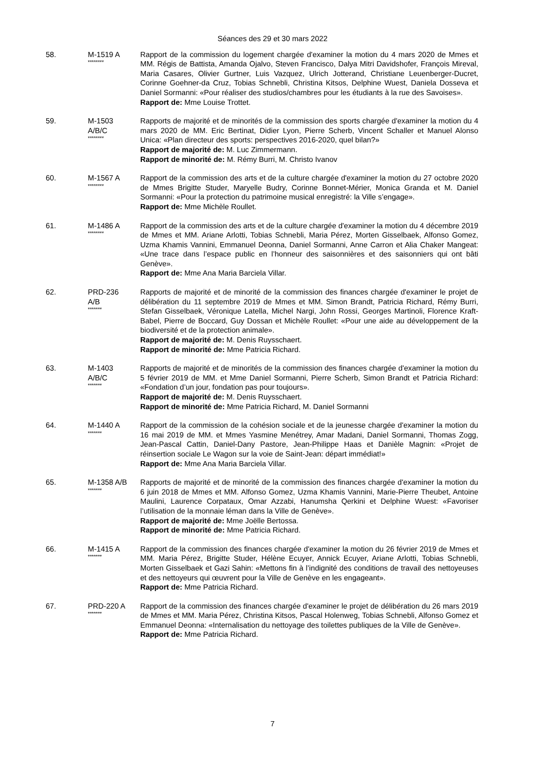Séances des 29 et 30 mars 2022
58. M-1519 A
********
Rapport de la commission du logement chargée d'examiner la motion du 4 mars 2020 de Mmes et MM. Régis de Battista, Amanda Ojalvo, Steven Francisco, Dalya Mitri Davidshofer, François Mireval, Maria Casares, Olivier Gurtner, Luis Vazquez, Ulrich Jotterand, Christiane Leuenberger-Ducret, Corinne Goehner-da Cruz, Tobias Schnebli, Christina Kitsos, Delphine Wuest, Daniela Dosseva et Daniel Sormanni: «Pour réaliser des studios/chambres pour les étudiants à la rue des Savoises».
Rapport de: Mme Louise Trottet.
59. M-1503
A/B/C
********
Rapports de majorité et de minorités de la commission des sports chargée d'examiner la motion du 4 mars 2020 de MM. Eric Bertinat, Didier Lyon, Pierre Scherb, Vincent Schaller et Manuel Alonso Unica: «Plan directeur des sports: perspectives 2016-2020, quel bilan?»
Rapport de majorité de: M. Luc Zimmermann.
Rapport de minorité de: M. Rémy Burri, M. Christo Ivanov
60. M-1567 A
********
Rapport de la commission des arts et de la culture chargée d'examiner la motion du 27 octobre 2020 de Mmes Brigitte Studer, Maryelle Budry, Corinne Bonnet-Mérier, Monica Granda et M. Daniel Sormanni: «Pour la protection du patrimoine musical enregistré: la Ville s’engage».
Rapport de: Mme Michèle Roullet.
61. M-1486 A
********
Rapport de la commission des arts et de la culture chargée d'examiner la motion du 4 décembre 2019 de Mmes et MM. Ariane Arlotti, Tobias Schnebli, Maria Pérez, Morten Gisselbaek, Alfonso Gomez, Uzma Khamis Vannini, Emmanuel Deonna, Daniel Sormanni, Anne Carron et Alia Chaker Mangeat: «Une trace dans l’espace public en l’honneur des saisonnières et des saisonniers qui ont bâti Genève».
Rapport de: Mme Ana Maria Barciela Villar.
62. PRD-236
A/B
*******
Rapports de majorité et de minorité de la commission des finances chargée d'examiner le projet de délibération du 11 septembre 2019 de Mmes et MM. Simon Brandt, Patricia Richard, Rémy Burri, Stefan Gisselbaek, Véronique Latella, Michel Nargi, John Rossi, Georges Martinoli, Florence Kraft-Babel, Pierre de Boccard, Guy Dossan et Michèle Roullet: «Pour une aide au développement de la biodiversité et de la protection animale».
Rapport de majorité de: M. Denis Ruysschaert.
Rapport de minorité de: Mme Patricia Richard.
63. M-1403
A/B/C
*******
Rapports de majorité et de minorités de la commission des finances chargée d'examiner la motion du 5 février 2019 de MM. et Mme Daniel Sormanni, Pierre Scherb, Simon Brandt et Patricia Richard: «Fondation d’un jour, fondation pas pour toujours».
Rapport de majorité de: M. Denis Ruysschaert.
Rapport de minorité de: Mme Patricia Richard, M. Daniel Sormanni
64. M-1440 A
*******
Rapport de la commission de la cohésion sociale et de la jeunesse chargée d'examiner la motion du 16 mai 2019 de MM. et Mmes Yasmine Menétrey, Amar Madani, Daniel Sormanni, Thomas Zogg, Jean-Pascal Cattin, Daniel-Dany Pastore, Jean-Philippe Haas et Danièle Magnin: «Projet de réinsertion sociale Le Wagon sur la voie de Saint-Jean: départ immédiat!»
Rapport de: Mme Ana Maria Barciela Villar.
65. M-1358 A/B
*******
Rapports de majorité et de minorité de la commission des finances chargée d'examiner la motion du 6 juin 2018 de Mmes et MM. Alfonso Gomez, Uzma Khamis Vannini, Marie-Pierre Theubet, Antoine Maulini, Laurence Corpataux, Omar Azzabi, Hanumsha Qerkini et Delphine Wuest: «Favoriser l’utilisation de la monnaie léman dans la Ville de Genève».
Rapport de majorité de: Mme Joëlle Bertossa.
Rapport de minorité de: Mme Patricia Richard.
66. M-1415 A
*******
Rapport de la commission des finances chargée d'examiner la motion du 26 février 2019 de Mmes et MM. Maria Pérez, Brigitte Studer, Hélène Ecuyer, Annick Ecuyer, Ariane Arlotti, Tobias Schnebli, Morten Gisselbaek et Gazi Sahin: «Mettons fin à l’indignité des conditions de travail des nettoyeuses et des nettoyeurs qui œuvrent pour la Ville de Genève en les engageant».
Rapport de: Mme Patricia Richard.
67. PRD-220 A
*******
Rapport de la commission des finances chargée d'examiner le projet de délibération du 26 mars 2019 de Mmes et MM. Maria Pérez, Christina Kitsos, Pascal Holenweg, Tobias Schnebli, Alfonso Gomez et Emmanuel Deonna: «Internalisation du nettoyage des toilettes publiques de la Ville de Genève».
Rapport de: Mme Patricia Richard.
7